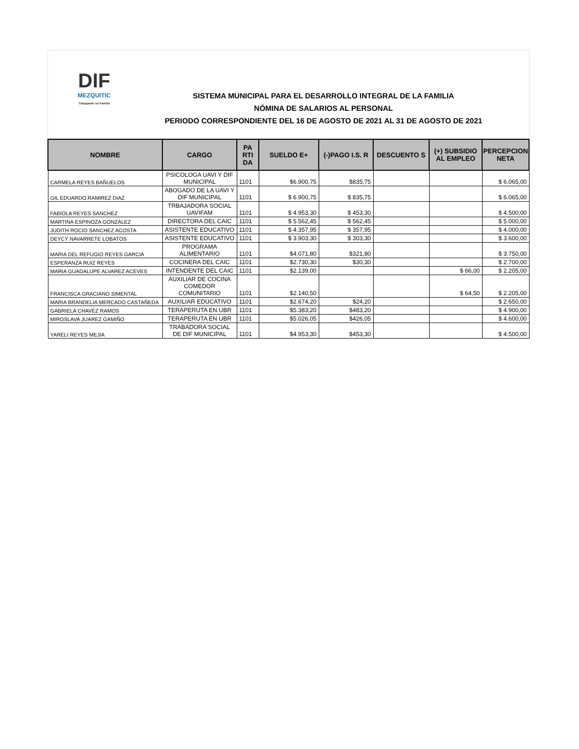DIF
MEZQUITIC
Trabajando en Familia
SISTEMA MUNICIPAL PARA EL DESARROLLO INTEGRAL DE LA FAMILIA
NÓMINA DE SALARIOS AL PERSONAL
PERIODO CORRESPONDIENTE DEL 16 DE AGOSTO DE 2021 AL 31 DE AGOSTO DE 2021
| NOMBRE | CARGO | PA RTI DA | SUELDO E+ | (-)PAGO I.S. R | DESCUENTO S | (+) SUBSIDIO AL EMPLEO | PERCEPCION NETA |
| --- | --- | --- | --- | --- | --- | --- | --- |
| CARMELA REYES BAÑUELOS | PSICOLOGA UAVI Y DIF MUNICIPAL | 1101 | $6.900,75 | $835,75 | | | $ 6.065,00 |
| GIL EDUARDO RAMIREZ DIAZ | ABOGADO DE LA UAVI Y DIF MUNICIPAL | 1101 | $ 6.900,75 | $ 835,75 | | | $ 6.065,00 |
| FABIOLA REYES SANCHEZ | TRBAJADORA SOCIAL UAVIFAM | 1101 | $ 4.953,30 | $ 453,30 | | | $ 4.500,00 |
| MARTINA ESPINOZA GONZALEZ | DIRECTORA DEL CAIC | 1101 | $ 5.562,45 | $ 562,45 | | | $ 5.000,00 |
| JUDITH ROCIO SANCHEZ ACOSTA | ASISTENTE EDUCATIVO | 1101 | $ 4.357,95 | $ 357,95 | | | $ 4.000,00 |
| DEYCY NAVARRETE LOBATOS | ASISTENTE EDUCATIVO | 1101 | $ 3.903,30 | $ 303,30 | | | $ 3.600,00 |
| MARIA DEL REFUGIO REYES GARCIA | PROGRAMA ALIMENTARIO | 1101 | $4.071,80 | $321,80 | | | $ 3.750,00 |
| ESPERANZA RUIZ REYES | COCINERA DEL CAIC | 1101 | $2.730,30 | $30,30 | | | $ 2.700,00 |
| MARIA GUADALUPE ALVAREZ ACEVES | INTENDENTE DEL CAIC | 1101 | $2.139,00 | | | $ 66,00 | $ 2.205,00 |
| FRANCISCA GRACIANO SIMENTAL | AUXILIAR DE COCINA COMEDOR COMUNITARIO | 1101 | $2.140,50 | | | $ 64,50 | $ 2.205,00 |
| MARIA BRANDELIA MERCADO CASTAÑEDA | AUXILIAR EDUCATIVO | 1101 | $2.674,20 | $24,20 | | | $ 2.650,00 |
| GABRIELA CHAVEZ RAMOS | TERAPERUTA EN UBR | 1101 | $5.383,20 | $483,20 | | | $ 4.900,00 |
| MIROSLAVA JUAREZ GAMIÑO | TERAPERUTA EN UBR | 1101 | $5.026,05 | $426,05 | | | $ 4.600,00 |
| YARELI REYES MEJIA | TRABADORA SOCIAL DE DIF MUNICIPAL | 1101 | $4.953,30 | $453,30 | | | $ 4.500,00 |